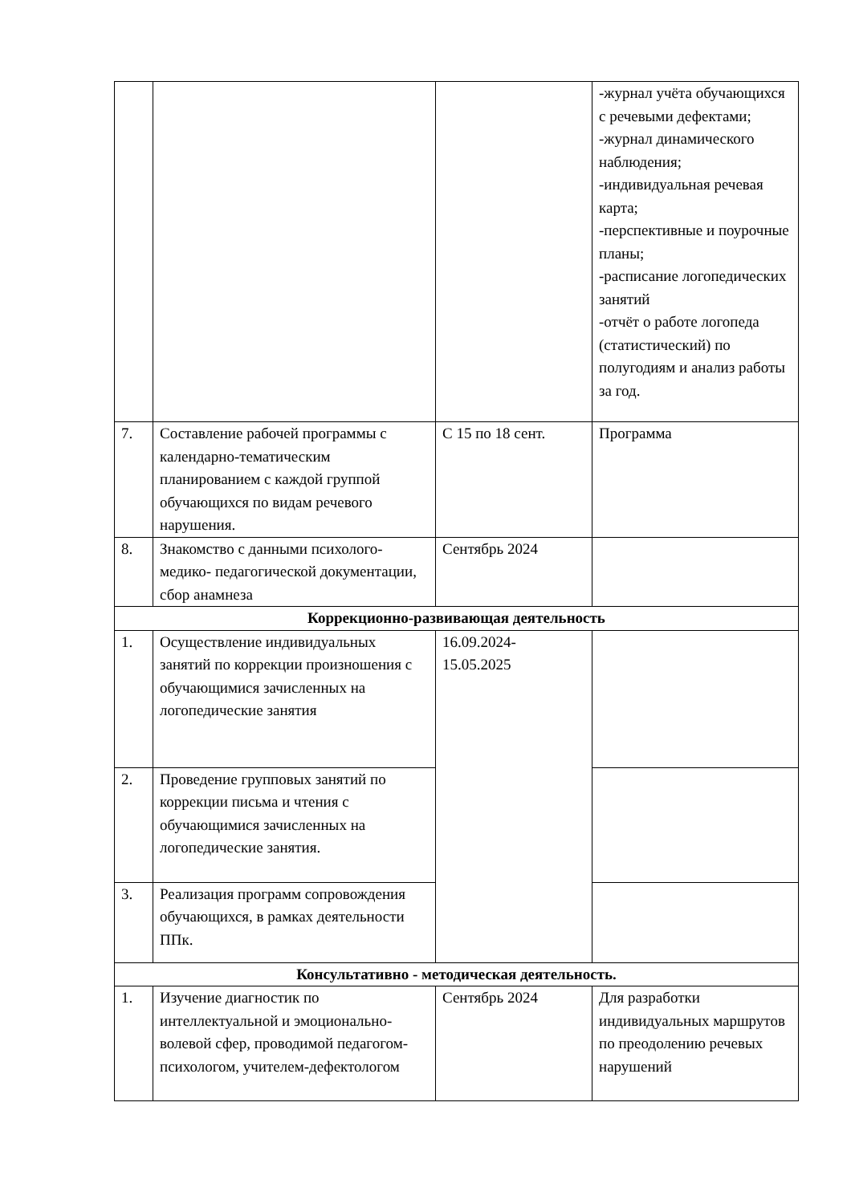| | | | -журнал учёта обучающихся с речевыми дефектами; -журнал динамического наблюдения; -индивидуальная речевая карта; -перспективные и поурочные планы; -расписание логопедических занятий -отчёт о работе логопеда (статистический) по полугодиям и анализ работы за год. |
| 7. | Составление рабочей программы с календарно-тематическим планированием с каждой группой обучающихся по видам речевого нарушения. | С 15 по 18 сент. | Программа |
| 8. | Знакомство с данными психолого-медико- педагогической документации, сбор анамнеза | Сентябрь 2024 | |
| Коррекционно-развивающая деятельность | | | |
| 1. | Осуществление индивидуальных занятий по коррекции произношения с обучающимися зачисленных на логопедические занятия | 16.09.2024- 15.05.2025 | |
| 2. | Проведение групповых занятий по коррекции письма и чтения с обучающимися зачисленных на логопедические занятия. | | |
| 3. | Реализация программ сопровождения обучающихся, в рамках деятельности ППк. | | |
| Консультативно - методическая деятельность. | | | |
| 1. | Изучение диагностик по интеллектуальной и эмоционально-волевой сфер, проводимой педагогом- психологом, учителем-дефектологом | Сентябрь 2024 | Для разработки индивидуальных маршрутов по преодолению речевых нарушений |